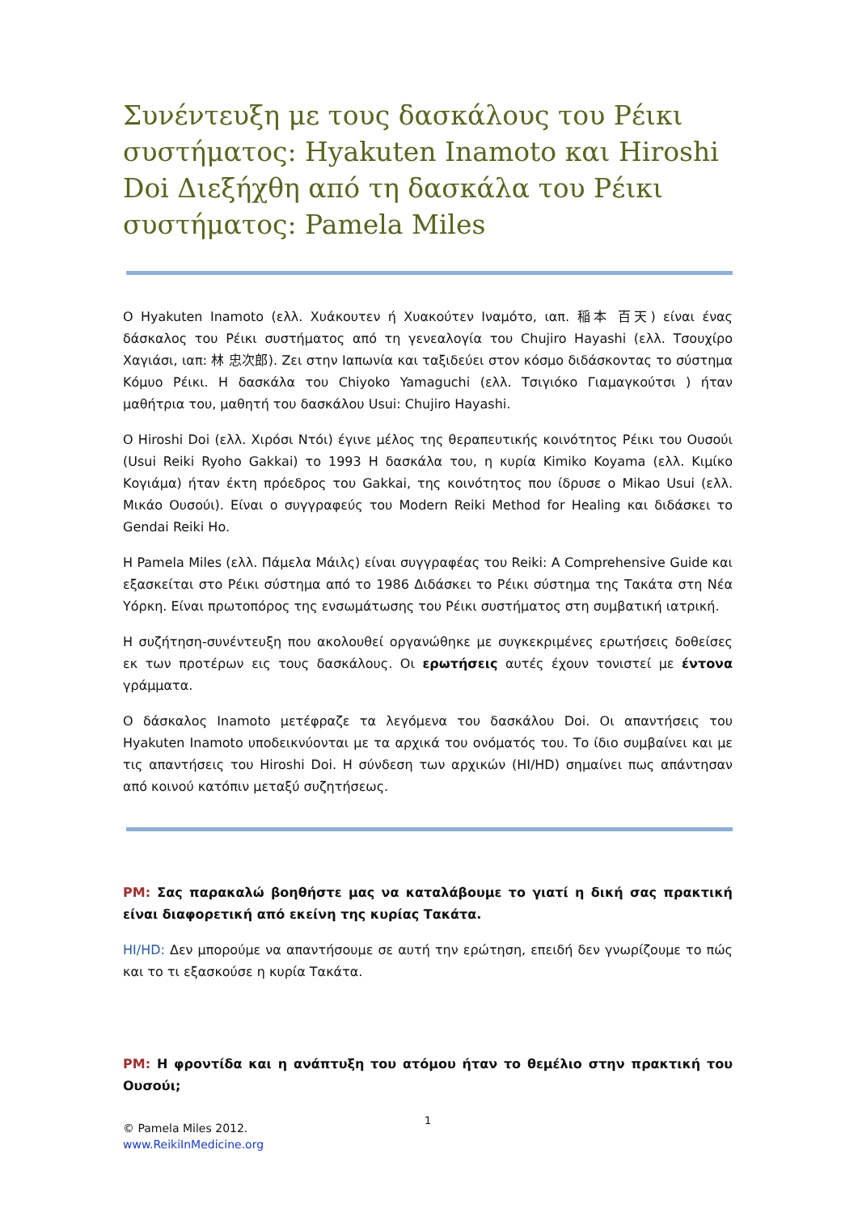Συνέντευξη με τους δασκάλους του Ρέικι συστήματος: Hyakuten Inamoto και Hiroshi Doi Διεξήχθη από τη δασκάλα του Ρέικι συστήματος: Pamela Miles
Ο Hyakuten Inamoto (ελλ. Χυάκουτεν ή Χυακούτεν Ιναμότο, ιαπ. 稲本 百天) είναι ένας δάσκαλος του Ρέικι συστήματος από τη γενεαλογία του Chujiro Hayashi (ελλ. Τσουχίρο Χαγιάσι, ιαπ: 林 忠次郎). Ζει στην Ιαπωνία και ταξιδεύει στον κόσμο διδάσκοντας το σύστημα Κόμυο Ρέικι. Η δασκάλα του Chiyoko Yamaguchi (ελλ. Τσιγιόκο Γιαμαγκούτσι ) ήταν μαθήτρια του, μαθητή του δασκάλου Usui: Chujiro Hayashi.
Ο Hiroshi Doi (ελλ. Χιρόσι Ντόι) έγινε μέλος της θεραπευτικής κοινότητος Ρέικι του Ουσούι (Usui Reiki Ryoho Gakkai) το 1993 Η δασκάλα του, η κυρία Kimiko Koyama (ελλ. Κιμίκο Κογιάμα) ήταν έκτη πρόεδρος του Gakkai, της κοινότητος που ίδρυσε ο Mikao Usui (ελλ. Μικάο Ουσούι). Είναι ο συγγραφεύς του Modern Reiki Method for Healing και διδάσκει το Gendai Reiki Ho.
Η Pamela Miles (ελλ. Πάμελα Μάιλς) είναι συγγραφέας του Reiki: A Comprehensive Guide και εξασκείται στο Ρέικι σύστημα από το 1986 Διδάσκει το Ρέικι σύστημα της Τακάτα στη Νέα Υόρκη. Είναι πρωτοπόρος της ενσωμάτωσης του Ρέικι συστήματος στη συμβατική ιατρική.
Η συζήτηση-συνέντευξη που ακολουθεί οργανώθηκε με συγκεκριμένες ερωτήσεις δοθείσες εκ των προτέρων εις τους δασκάλους. Οι ερωτήσεις αυτές έχουν τονιστεί με έντονα γράμματα.
Ο δάσκαλος Inamoto μετέφραζε τα λεγόμενα του δασκάλου Doi. Οι απαντήσεις του Hyakuten Inamoto υποδεικνύονται με τα αρχικά του ονόματός του. Το ίδιο συμβαίνει και με τις απαντήσεις του Hiroshi Doi. Η σύνδεση των αρχικών (HI/HD) σημαίνει πως απάντησαν από κοινού κατόπιν μεταξύ συζητήσεως.
PM: Σας παρακαλώ βοηθήστε μας να καταλάβουμε το γιατί η δική σας πρακτική είναι διαφορετική από εκείνη της κυρίας Τακάτα.
HI/HD: Δεν μπορούμε να απαντήσουμε σε αυτή την ερώτηση, επειδή δεν γνωρίζουμε το πώς και το τι εξασκούσε η κυρία Τακάτα.
PM: Η φροντίδα και η ανάπτυξη του ατόμου ήταν το θεμέλιο στην πρακτική του Ουσούι;
1
© Pamela Miles 2012.
www.ReikiInMedicine.org